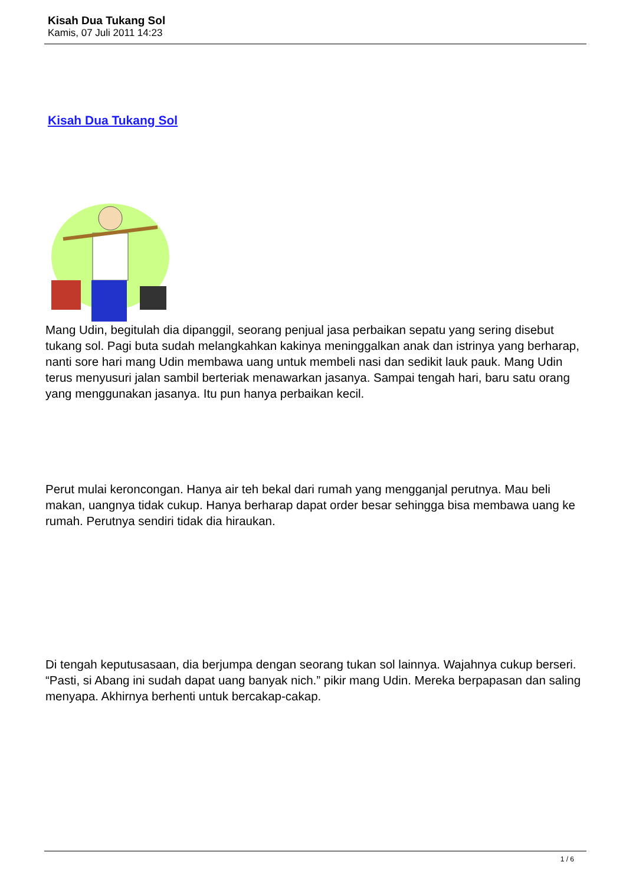Kisah Dua Tukang Sol
Kamis, 07 Juli 2011 14:23
Kisah Dua Tukang Sol
Mang Udin, begitulah dia dipanggil, seorang penjual jasa perbaikan sepatu yang sering disebut tukang sol. Pagi buta sudah melangkahkan kakinya meninggalkan anak dan istrinya yang berharap, nanti sore hari mang Udin membawa uang untuk membeli nasi dan sedikit lauk pauk. Mang Udin terus menyusuri jalan sambil berteriak menawarkan jasanya. Sampai tengah hari, baru satu orang yang menggunakan jasanya. Itu pun hanya perbaikan kecil.
Perut mulai keroncongan. Hanya air teh bekal dari rumah yang mengganjal perutnya. Mau beli makan, uangnya tidak cukup. Hanya berharap dapat order besar sehingga bisa membawa uang ke rumah. Perutnya sendiri tidak dia hiraukan.
Di tengah keputusasaan, dia berjumpa dengan seorang tukan sol lainnya. Wajahnya cukup berseri. “Pasti, si Abang ini sudah dapat uang banyak nich.” pikir mang Udin. Mereka berpapasan dan saling menyapa. Akhirnya berhenti untuk bercakap-cakap.
1 / 6